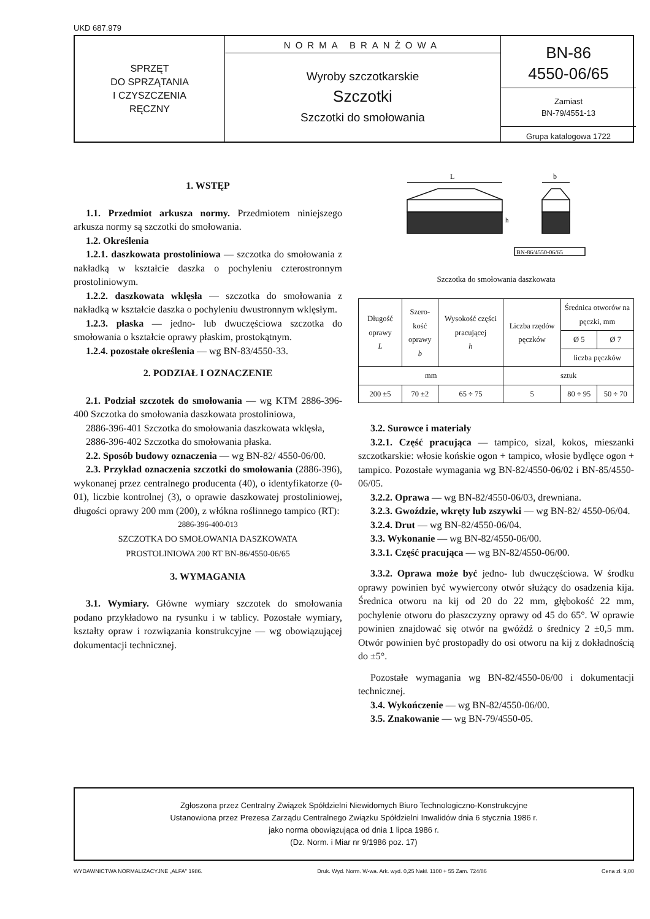UKD 687.979
SPRZĘT
DO SPRZĄTANIA
I CZYSZCZENIA
RĘCZNY
NORMA BRANŻOWA
Wyroby szczotkarskie
Szczotki
Szczotki do smołowania
BN-86
4550-06/65
Zamiast
BN-79/4551-13
Grupa katalogowa 1722
1. WSTĘP
1.1. Przedmiot arkusza normy. Przedmiotem niniejszego arkusza normy są szczotki do smołowania.
1.2. Określenia
1.2.1. daszkowata prostoliniowa — szczotka do smołowania z nakładką w kształcie daszka o pochyleniu czterostronnym prostoliniowym.
1.2.2. daszkowata wklęsła — szczotka do smołowania z nakładką w kształcie daszka o pochyleniu dwustronnym wklęsłym.
1.2.3. płaska — jedno- lub dwuczęściowa szczotka do smołowania o kształcie oprawy płaskim, prostokątnym.
1.2.4. pozostałe określenia — wg BN-83/4550-33.
2. PODZIAŁ I OZNACZENIE
2.1. Podział szczotek do smołowania — wg KTM 2886-396-400 Szczotka do smołowania daszkowata prostoliniowa,
2886-396-401 Szczotka do smołowania daszkowata wklęsła,
2886-396-402 Szczotka do smołowania płaska.
2.2. Sposób budowy oznaczenia — wg BN-82/ 4550-06/00.
2.3. Przykład oznaczenia szczotki do smołowania (2886-396), wykonanej przez centralnego producenta (40), o identyfikatorze (0-01), liczbie kontrolnej (3), o oprawie daszkowatej prostoliniowej, długości oprawy 200 mm (200), z włókna roślinnego tampico (RT):
2886-396-400-013
SZCZOTKA DO SMOŁOWANIA DASZKOWATA
PROSTOLINIOWA 200 RT BN-86/4550-06/65
3. WYMAGANIA
3.1. Wymiary. Główne wymiary szczotek do smołowania podano przykładowo na rysunku i w tablicy. Pozostałe wymiary, kształty opraw i rozwiązania konstrukcyjne — wg obowiązującej dokumentacji technicznej.
L
b
h
BN-86/4550-06/65
Szczotka do smołowania daszkowata
| Długość oprawy L | Szero- kość oprawy b | Wysokość części pracującej h | Liczba rzędów pęczków | Średnica otworów na pęczki, mm | |
| --- | --- | --- | --- | --- | --- |
| | | | | Ø 5 | Ø 7 |
| | | | | liczba pęczków | |
| mm | | | sztuk | | |
| 200 ±5 | 70 ±2 | 65 ÷ 75 | 5 | 80 ÷ 95 | 50 ÷ 70 |
3.2. Surowce i materiały
3.2.1. Część pracująca — tampico, sizal, kokos, mieszanki szczotkarskie: włosie końskie ogon + tampico, włosie bydlęce ogon + tampico. Pozostałe wymagania wg BN-82/4550-06/02 i BN-85/4550-06/05.
3.2.2. Oprawa — wg BN-82/4550-06/03, drewniana.
3.2.3. Gwoździe, wkręty lub zszywki — wg BN-82/ 4550-06/04.
3.2.4. Drut — wg BN-82/4550-06/04.
3.3. Wykonanie — wg BN-82/4550-06/00.
3.3.1. Część pracująca — wg BN-82/4550-06/00.
3.3.2. Oprawa może być jedno- lub dwuczęściowa. W środku oprawy powinien być wywiercony otwór służący do osadzenia kija. Średnica otworu na kij od 20 do 22 mm, głębokość 22 mm, pochylenie otworu do płaszczyzny oprawy od 45 do 65°. W oprawie powinien znajdować się otwór na gwóźdź o średnicy 2 ±0,5 mm. Otwór powinien być prostopadły do osi otworu na kij z dokładnością do ±5°.
Pozostałe wymagania wg BN-82/4550-06/00 i dokumentacji technicznej.
3.4. Wykończenie — wg BN-82/4550-06/00.
3.5. Znakowanie — wg BN-79/4550-05.
Zgłoszona przez Centralny Związek Spółdzielni Niewidomych Biuro Technologiczno-Konstrukcyjne
Ustanowiona przez Prezesa Zarządu Centralnego Związku Spółdzielni Inwalidów dnia 6 stycznia 1986 r.
jako norma obowiązująca od dnia 1 lipca 1986 r.
(Dz. Norm. i Miar nr 9/1986 poz. 17)
WYDAWNICTWA NORMALIZACYJNE „ALFA" 1986. Druk. Wyd. Norm. W-wa. Ark. wyd. 0,25 Nakł. 1100 + 55 Zam. 724/86 Cena zł. 9,00